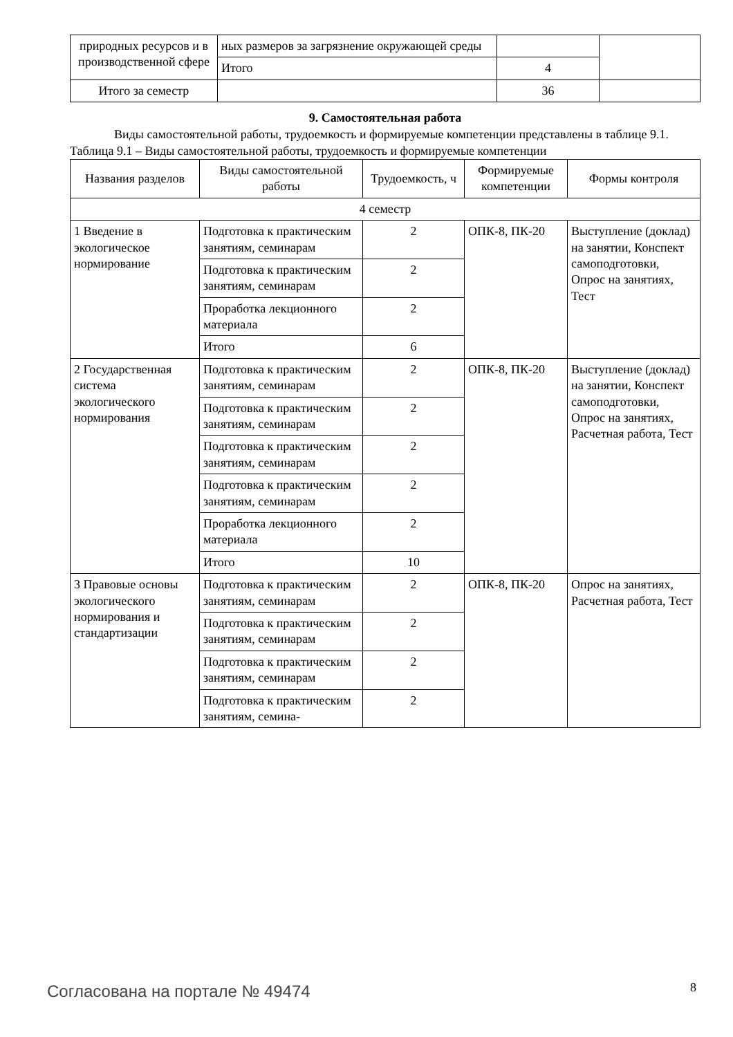| природных ресурсов и в производственной сфере | ных размеров за загрязнение окружающей среды | | |
| | Итого | 4 | |
| Итого за семестр | | 36 | |
9. Самостоятельная работа
Виды самостоятельной работы, трудоемкость и формируемые компетенции представлены в таблице 9.1.
Таблица 9.1 – Виды самостоятельной работы, трудоемкость и формируемые компетенции
| Названия разделов | Виды самостоятельной работы | Трудоемкость, ч | Формируемые компетенции | Формы контроля |
| --- | --- | --- | --- | --- |
| 4 семестр | | | | |
| 1 Введение в экологическое нормирование | Подготовка к практическим занятиям, семинарам | 2 | ОПК-8, ПК-20 | Выступление (доклад) на занятии, Конспект самоподготовки, Опрос на занятиях, Тест |
| | Подготовка к практическим занятиям, семинарам | 2 | | |
| | Проработка лекционного материала | 2 | | |
| | Итого | 6 | | |
| 2 Государственная система экологического нормирования | Подготовка к практическим занятиям, семинарам | 2 | ОПК-8, ПК-20 | Выступление (доклад) на занятии, Конспект самоподготовки, Опрос на занятиях, Расчетная работа, Тест |
| | Подготовка к практическим занятиям, семинарам | 2 | | |
| | Подготовка к практическим занятиям, семинарам | 2 | | |
| | Подготовка к практическим занятиям, семинарам | 2 | | |
| | Проработка лекционного материала | 2 | | |
| | Итого | 10 | | |
| 3 Правовые основы экологического нормирования и стандартизации | Подготовка к практическим занятиям, семинарам | 2 | ОПК-8, ПК-20 | Опрос на занятиях, Расчетная работа, Тест |
| | Подготовка к практическим занятиям, семинарам | 2 | | |
| | Подготовка к практическим занятиям, семинарам | 2 | | |
| | Подготовка к практическим занятиям, семина- | 2 | | |
Согласована на портале № 49474 8